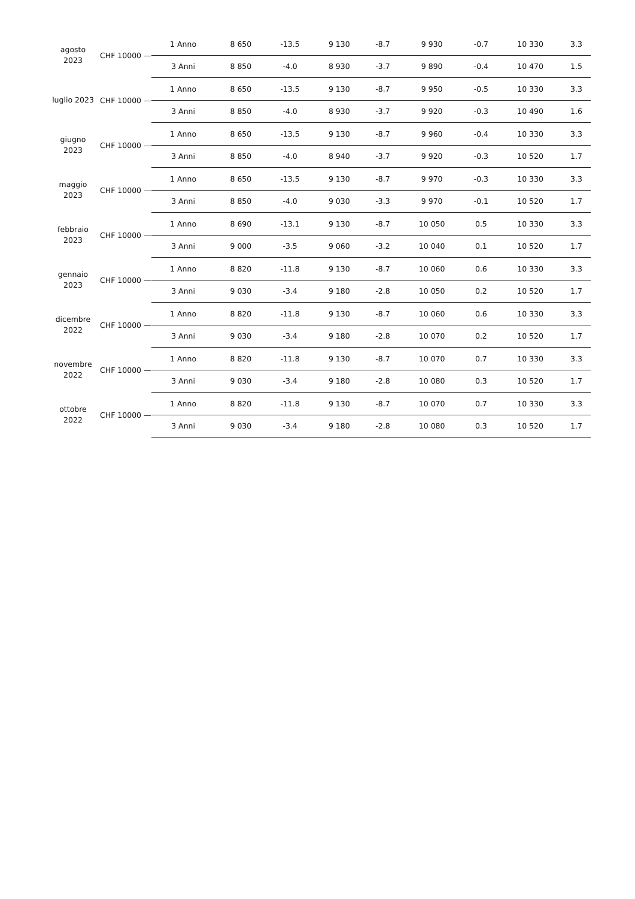| agosto 2023 | CHF 10000 — | 1 Anno | 8 650 | -13.5 | 9 130 | -8.7 | 9 930 | -0.7 | 10 330 | 3.3 |
| | | 3 Anni | 8 850 | -4.0 | 8 930 | -3.7 | 9 890 | -0.4 | 10 470 | 1.5 |
| luglio 2023 | CHF 10000 — | 1 Anno | 8 650 | -13.5 | 9 130 | -8.7 | 9 950 | -0.5 | 10 330 | 3.3 |
| | | 3 Anni | 8 850 | -4.0 | 8 930 | -3.7 | 9 920 | -0.3 | 10 490 | 1.6 |
| giugno 2023 | CHF 10000 — | 1 Anno | 8 650 | -13.5 | 9 130 | -8.7 | 9 960 | -0.4 | 10 330 | 3.3 |
| | | 3 Anni | 8 850 | -4.0 | 8 940 | -3.7 | 9 920 | -0.3 | 10 520 | 1.7 |
| maggio 2023 | CHF 10000 — | 1 Anno | 8 650 | -13.5 | 9 130 | -8.7 | 9 970 | -0.3 | 10 330 | 3.3 |
| | | 3 Anni | 8 850 | -4.0 | 9 030 | -3.3 | 9 970 | -0.1 | 10 520 | 1.7 |
| febbraio 2023 | CHF 10000 — | 1 Anno | 8 690 | -13.1 | 9 130 | -8.7 | 10 050 | 0.5 | 10 330 | 3.3 |
| | | 3 Anni | 9 000 | -3.5 | 9 060 | -3.2 | 10 040 | 0.1 | 10 520 | 1.7 |
| gennaio 2023 | CHF 10000 — | 1 Anno | 8 820 | -11.8 | 9 130 | -8.7 | 10 060 | 0.6 | 10 330 | 3.3 |
| | | 3 Anni | 9 030 | -3.4 | 9 180 | -2.8 | 10 050 | 0.2 | 10 520 | 1.7 |
| dicembre 2022 | CHF 10000 — | 1 Anno | 8 820 | -11.8 | 9 130 | -8.7 | 10 060 | 0.6 | 10 330 | 3.3 |
| | | 3 Anni | 9 030 | -3.4 | 9 180 | -2.8 | 10 070 | 0.2 | 10 520 | 1.7 |
| novembre 2022 | CHF 10000 — | 1 Anno | 8 820 | -11.8 | 9 130 | -8.7 | 10 070 | 0.7 | 10 330 | 3.3 |
| | | 3 Anni | 9 030 | -3.4 | 9 180 | -2.8 | 10 080 | 0.3 | 10 520 | 1.7 |
| ottobre 2022 | CHF 10000 — | 1 Anno | 8 820 | -11.8 | 9 130 | -8.7 | 10 070 | 0.7 | 10 330 | 3.3 |
| | | 3 Anni | 9 030 | -3.4 | 9 180 | -2.8 | 10 080 | 0.3 | 10 520 | 1.7 |